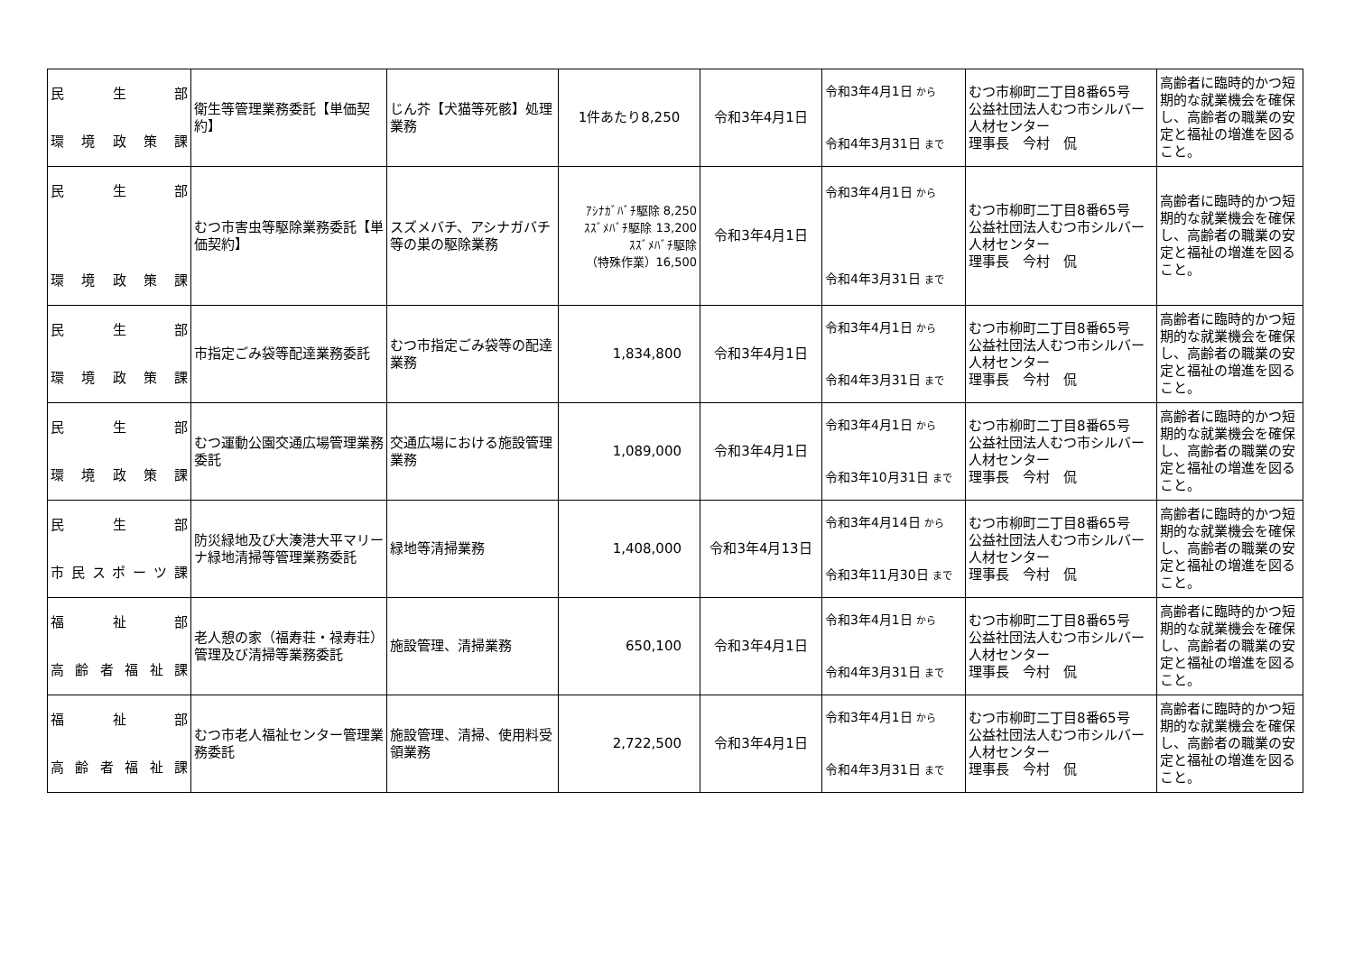| 民 生 部 環 境 政 策 課 | 衛生等管理業務委託【単価契約】 | じん芥【犬猫等死骸】処理業務 | 1件あたり8,250 | 令和3年4月1日 | 令和3年4月1日 から 令和4年3月31日 まで | むつ市柳町二丁目8番65号 公益社団法人むつ市シルバー人材センター 理事長 今村 侃 | 高齢者に臨時的かつ短期的な就業機会を確保し、高齢者の職業の安定と福祉の増進を図ること。 |
| 民 生 部 環 境 政 策 課 | むつ市害虫等駆除業務委託【単価契約】 | スズメバチ、アシナガバチ等の巣の駆除業務 | ｱｼﾅｶﾞﾊﾞﾁ駆除 8,250 ｽｽﾞﾒﾊﾞﾁ駆除 13,200 ｽｽﾞﾒﾊﾞﾁ駆除 （特殊作業）16,500 | 令和3年4月1日 | 令和3年4月1日 から 令和4年3月31日 まで | むつ市柳町二丁目8番65号 公益社団法人むつ市シルバー人材センター 理事長 今村 侃 | 高齢者に臨時的かつ短期的な就業機会を確保し、高齢者の職業の安定と福祉の増進を図ること。 |
| 民 生 部 環 境 政 策 課 | 市指定ごみ袋等配達業務委託 | むつ市指定ごみ袋等の配達業務 | 1,834,800 | 令和3年4月1日 | 令和3年4月1日 から 令和4年3月31日 まで | むつ市柳町二丁目8番65号 公益社団法人むつ市シルバー人材センター 理事長 今村 侃 | 高齢者に臨時的かつ短期的な就業機会を確保し、高齢者の職業の安定と福祉の増進を図ること。 |
| 民 生 部 環 境 政 策 課 | むつ運動公園交通広場管理業務委託 | 交通広場における施設管理業務 | 1,089,000 | 令和3年4月1日 | 令和3年4月1日 から 令和3年10月31日 まで | むつ市柳町二丁目8番65号 公益社団法人むつ市シルバー人材センター 理事長 今村 侃 | 高齢者に臨時的かつ短期的な就業機会を確保し、高齢者の職業の安定と福祉の増進を図ること。 |
| 民 生 部 市 民 ス ポ ー ツ 課 | 防災緑地及び大湊港大平マリーナ緑地清掃等管理業務委託 | 緑地等清掃業務 | 1,408,000 | 令和3年4月13日 | 令和3年4月14日 から 令和3年11月30日 まで | むつ市柳町二丁目8番65号 公益社団法人むつ市シルバー人材センター 理事長 今村 侃 | 高齢者に臨時的かつ短期的な就業機会を確保し、高齢者の職業の安定と福祉の増進を図ること。 |
| 福 祉 部 高 齢 者 福 祉 課 | 老人憩の家（福寿荘・禄寿荘）管理及び清掃等業務委託 | 施設管理、清掃業務 | 650,100 | 令和3年4月1日 | 令和3年4月1日 から 令和4年3月31日 まで | むつ市柳町二丁目8番65号 公益社団法人むつ市シルバー人材センター 理事長 今村 侃 | 高齢者に臨時的かつ短期的な就業機会を確保し、高齢者の職業の安定と福祉の増進を図ること。 |
| 福 祉 部 高 齢 者 福 祉 課 | むつ市老人福祉センター管理業務委託 | 施設管理、清掃、使用料受領業務 | 2,722,500 | 令和3年4月1日 | 令和3年4月1日 から 令和4年3月31日 まで | むつ市柳町二丁目8番65号 公益社団法人むつ市シルバー人材センター 理事長 今村 侃 | 高齢者に臨時的かつ短期的な就業機会を確保し、高齢者の職業の安定と福祉の増進を図ること。 |